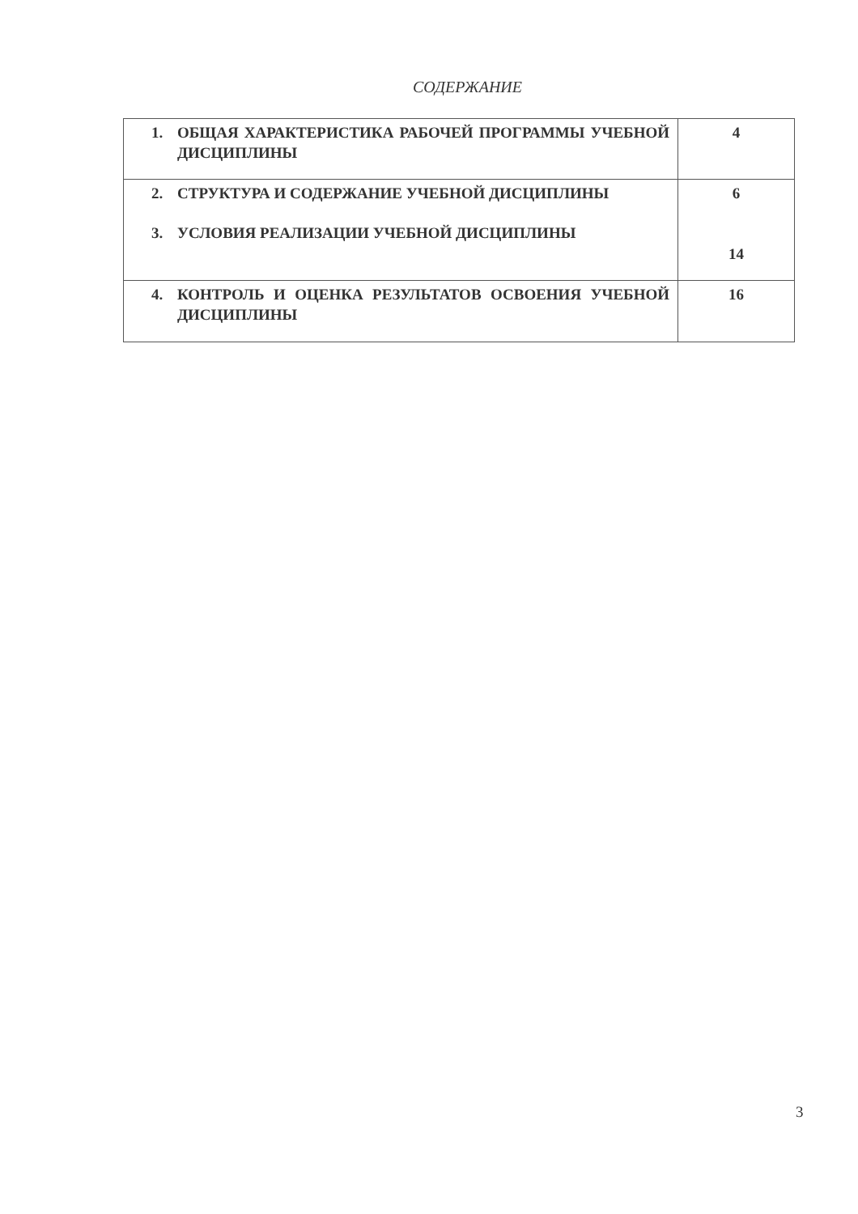СОДЕРЖАНИЕ
| 1. ОБЩАЯ ХАРАКТЕРИСТИКА РАБОЧЕЙ ПРОГРАММЫ УЧЕБНОЙ ДИСЦИПЛИНЫ | 4 |
| 2. СТРУКТУРА И СОДЕРЖАНИЕ УЧЕБНОЙ ДИСЦИПЛИНЫ 3. УСЛОВИЯ РЕАЛИЗАЦИИ УЧЕБНОЙ ДИСЦИПЛИНЫ | 6 14 |
| 4. КОНТРОЛЬ И ОЦЕНКА РЕЗУЛЬТАТОВ ОСВОЕНИЯ УЧЕБНОЙ ДИСЦИПЛИНЫ | 16 |
3